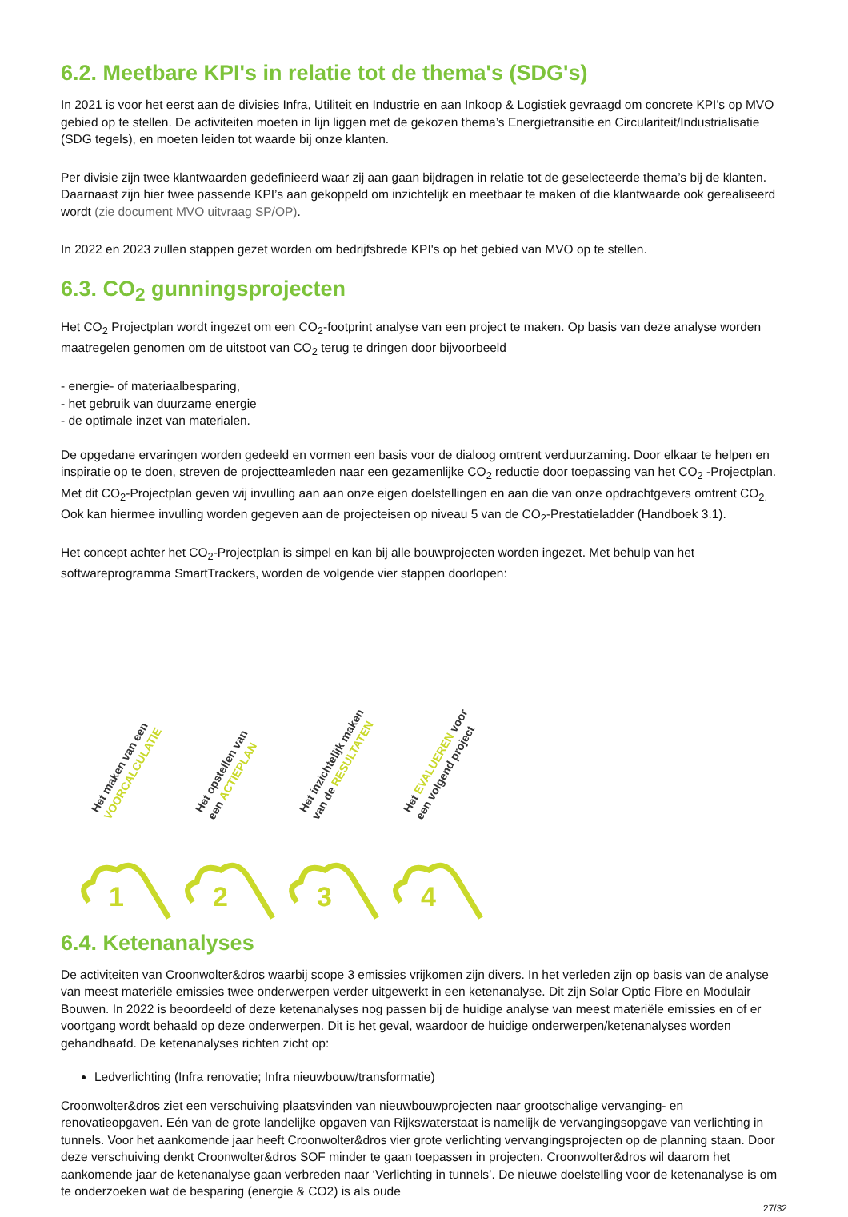6.2. Meetbare KPI's in relatie tot de thema's (SDG's)
In 2021 is voor het eerst aan de divisies Infra, Utiliteit en Industrie en aan Inkoop & Logistiek gevraagd om concrete KPI's op MVO gebied op te stellen. De activiteiten moeten in lijn liggen met de gekozen thema’s Energietransitie en Circulariteit/Industrialisatie (SDG tegels), en moeten leiden tot waarde bij onze klanten.
Per divisie zijn twee klantwaarden gedefinieerd waar zij aan gaan bijdragen in relatie tot de geselecteerde thema’s bij de klanten. Daarnaast zijn hier twee passende KPI’s aan gekoppeld om inzichtelijk en meetbaar te maken of die klantwaarde ook gerealiseerd wordt (zie document MVO uitvraag SP/OP).
In 2022 en 2023 zullen stappen gezet worden om bedrijfsbrede KPI's op het gebied van MVO op te stellen.
6.3. CO<sub>2</sub> gunningsprojecten
Het CO<sub>2</sub> Projectplan wordt ingezet om een CO<sub>2</sub>-footprint analyse van een project te maken. Op basis van deze analyse worden maatregelen genomen om de uitstoot van CO<sub>2</sub> terug te dringen door bijvoorbeeld
- energie- of materiaalbesparing,
- het gebruik van duurzame energie
- de optimale inzet van materialen.
De opgedane ervaringen worden gedeeld en vormen een basis voor de dialoog omtrent verduurzaming. Door elkaar te helpen en inspiratie op te doen, streven de projectteamleden naar een gezamenlijke CO<sub>2</sub> reductie door toepassing van het CO<sub>2</sub> -Projectplan. Met dit CO<sub>2</sub>-Projectplan geven wij invulling aan aan onze eigen doelstellingen en aan die van onze opdrachtgevers omtrent CO<sub>2.</sub> Ook kan hiermee invulling worden gegeven aan de projecteisen op niveau 5 van de CO<sub>2</sub>-Prestatieladder (Handboek 3.1).
Het concept achter het CO<sub>2</sub>-Projectplan is simpel en kan bij alle bouwprojecten worden ingezet. Met behulp van het softwareprogramma SmartTrackers, worden de volgende vier stappen doorlopen:
Het maken van een
VOORCALCULATIE
1
Het opstellen van
een ACTIEPLAN
2
Het inzichtelijk maken
van de RESULTATEN
3
Het EVALUEREN voor
een volgend project
4
6.4. Ketenanalyses
De activiteiten van Croonwolter&dros waarbij scope 3 emissies vrijkomen zijn divers. In het verleden zijn op basis van de analyse van meest materiële emissies twee onderwerpen verder uitgewerkt in een ketenanalyse. Dit zijn Solar Optic Fibre en Modulair Bouwen. In 2022 is beoordeeld of deze ketenanalyses nog passen bij de huidige analyse van meest materiële emissies en of er voortgang wordt behaald op deze onderwerpen. Dit is het geval, waardoor de huidige onderwerpen/ketenanalyses worden gehandhaafd. De ketenanalyses richten zicht op:
Ledverlichting (Infra renovatie; Infra nieuwbouw/transformatie)
Croonwolter&dros ziet een verschuiving plaatsvinden van nieuwbouwprojecten naar grootschalige vervanging- en renovatieopgaven. Eén van de grote landelijke opgaven van Rijkswaterstaat is namelijk de vervangingsopgave van verlichting in tunnels. Voor het aankomende jaar heeft Croonwolter&dros vier grote verlichting vervangingsprojecten op de planning staan. Door deze verschuiving denkt Croonwolter&dros SOF minder te gaan toepassen in projecten. Croonwolter&dros wil daarom het aankomende jaar de ketenanalyse gaan verbreden naar ‘Verlichting in tunnels’. De nieuwe doelstelling voor de ketenanalyse is om te onderzoeken wat de besparing (energie & CO2) is als oude
27/32